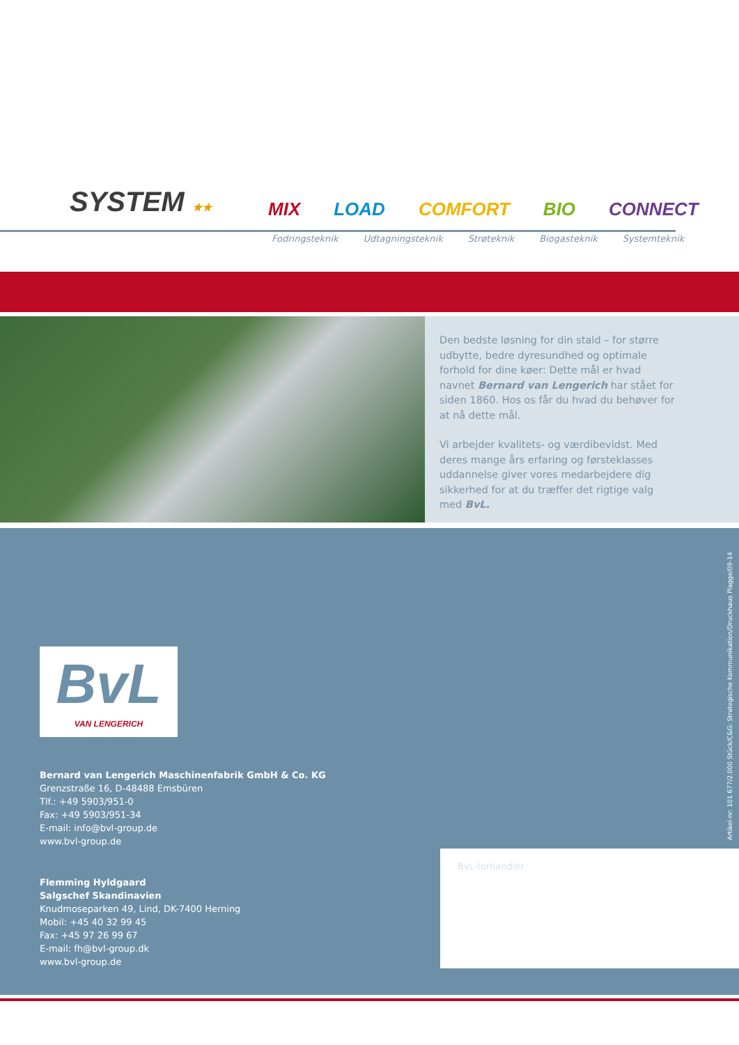SYSTEM ★★ MIX LOAD COMFORT BIO CONNECT
Fodringsteknik Udtagningsteknik Strøteknik Biogasteknik Systemteknik
Den bedste løsning for din stald – for større udbytte, bedre dyresundhed og optimale forhold for dine køer: Dette mål er hvad navnet Bernard van Lengerich har stået for siden 1860. Hos os får du hvad du behøver for at nå dette mål.
Vi arbejder kvalitets- og værdibevidst. Med deres mange års erfaring og førsteklasses uddannelse giver vores medarbejdere dig sikkerhed for at du træffer det rigtige valg med BvL.
Artikel-nr: 101 677/2.000 Stück/C&G: Strategische Kommunikation/Druckhaus Plagge/09-14
BvL
VAN LENGERICH
Bernard van Lengerich Maschinenfabrik GmbH & Co. KG
Grenzstraße 16, D-48488 Emsbüren
Tlf.: +49 5903/951-0
Fax: +49 5903/951-34
E-mail: info@bvl-group.de
www.bvl-group.de
Flemming Hyldgaard
Salgschef Skandinavien
Knudmoseparken 49, Lind, DK-7400 Herning
Mobil: +45 40 32 99 45
Fax: +45 97 26 99 67
E-mail: fh@bvl-group.dk
www.bvl-group.de
BvL-forhandler